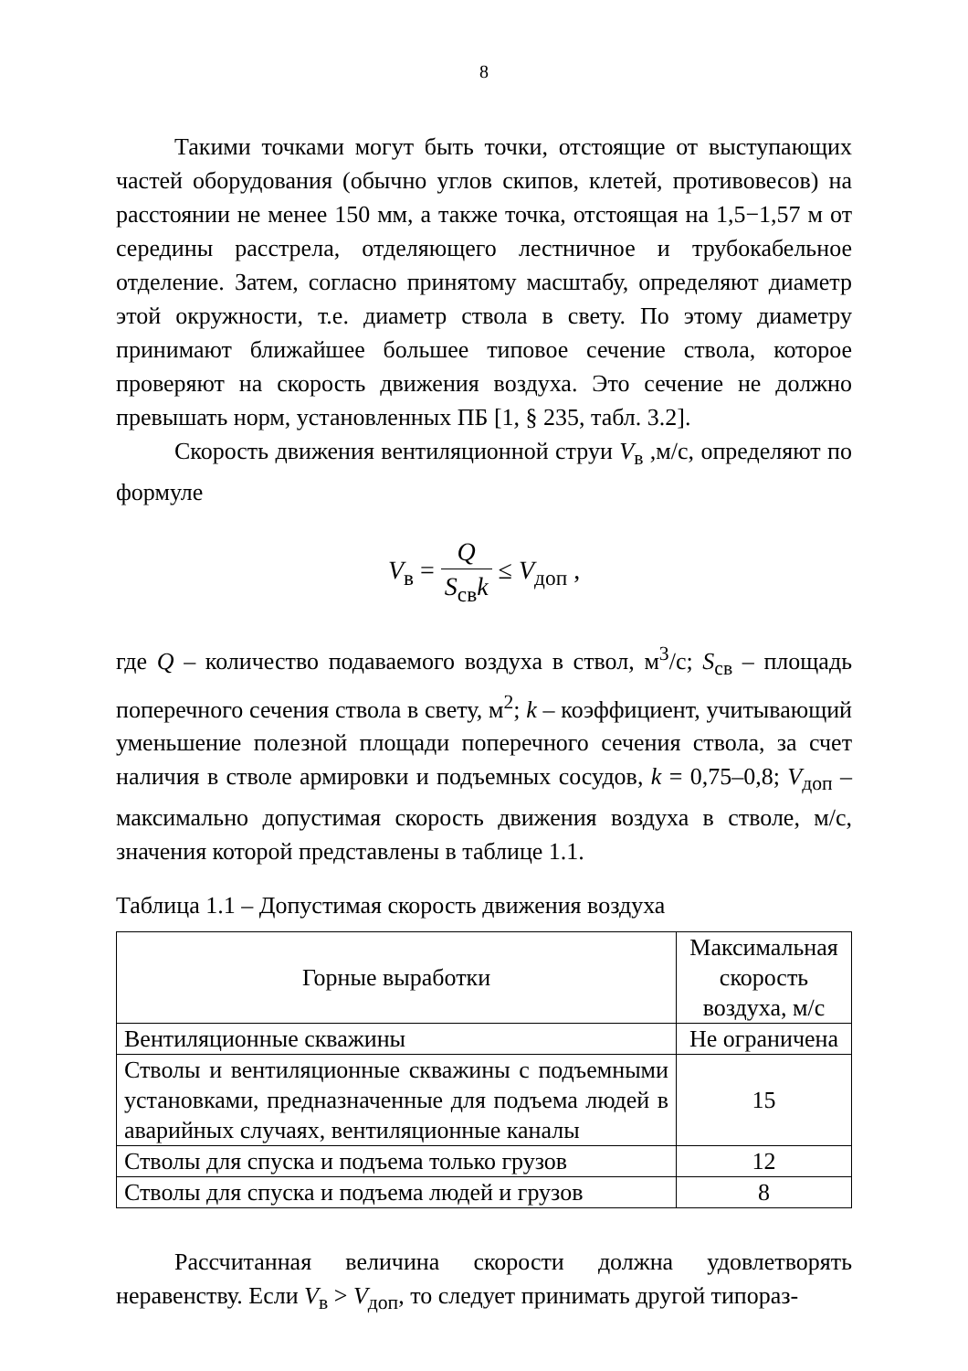8
Такими точками могут быть точки, отстоящие от выступающих частей оборудования (обычно углов скипов, клетей, противовесов) на расстоянии не менее 150 мм, а также точка, отстоящая на 1,5−1,57 м от середины расстрела, отделяющего лестничное и трубокабельное отделение. Затем, согласно принятому масштабу, определяют диаметр этой окружности, т.е. диаметр ствола в свету. По этому диаметру принимают ближайшее большее типовое сечение ствола, которое проверяют на скорость движения воздуха. Это сечение не должно превышать норм, установленных ПБ [1, § 235, табл. 3.2].
Скорость движения вентиляционной струи V<sub>в</sub> ,м/с, определяют по формуле
V<sub>в</sub> = Q S<sub>св</sub>k ≤ V<sub>доп</sub> ,
где Q – количество подаваемого воздуха в ствол, м<sup>3</sup>/с; S<sub>св</sub> – площадь поперечного сечения ствола в свету, м<sup>2</sup>; k – коэффициент, учитывающий уменьшение полезной площади поперечного сечения ствола, за счет наличия в стволе армировки и подъемных сосудов, k = 0,75–0,8; V<sub>доп</sub> – максимально допустимая скорость движения воздуха в стволе, м/с, значения которой представлены в таблице 1.1.
Таблица 1.1 – Допустимая скорость движения воздуха
| Горные выработки | Максимальная скорость воздуха, м/с |
| --- | --- |
| Вентиляционные скважины | Не ограничена |
| Стволы и вентиляционные скважины с подъемными установками, предназначенные для подъема людей в аварийных случаях, вентиляционные каналы | 15 |
| Стволы для спуска и подъема только грузов | 12 |
| Стволы для спуска и подъема людей и грузов | 8 |
Рассчитанная величина скорости должна удовлетворять неравенству. Если V<sub>в</sub> > V<sub>доп</sub>, то следует принимать другой типораз-